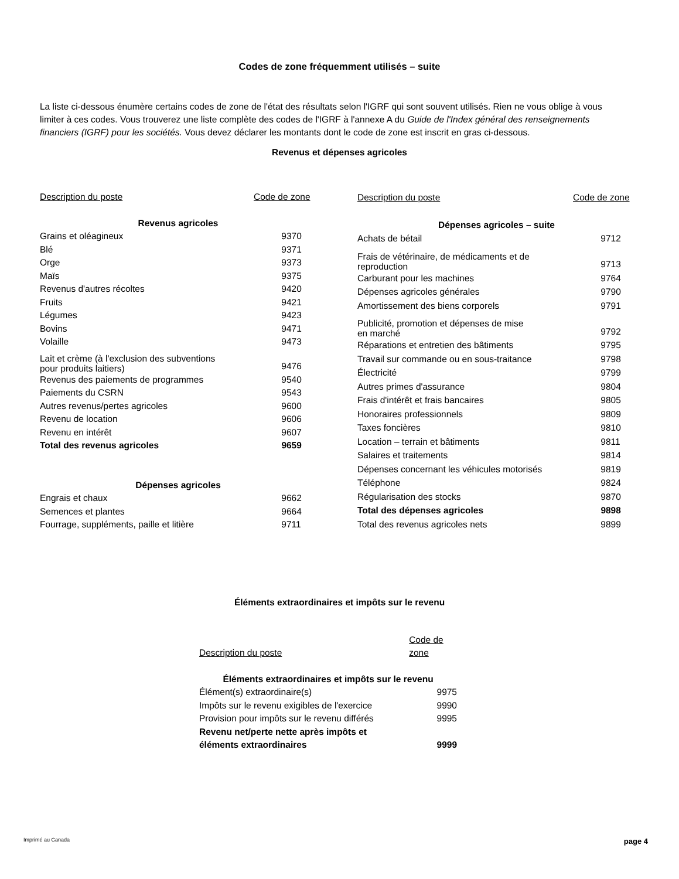Codes de zone fréquemment utilisés – suite
La liste ci-dessous énumère certains codes de zone de l'état des résultats selon l'IGRF qui sont souvent utilisés. Rien ne vous oblige à vous limiter à ces codes. Vous trouverez une liste complète des codes de l'IGRF à l'annexe A du Guide de l'Index général des renseignements financiers (IGRF) pour les sociétés. Vous devez déclarer les montants dont le code de zone est inscrit en gras ci-dessous.
Revenus et dépenses agricoles
| Description du poste | Code de zone |
| --- | --- |
| Revenus agricoles | |
| Grains et oléagineux | 9370 |
| Blé | 9371 |
| Orge | 9373 |
| Maïs | 9375 |
| Revenus d'autres récoltes | 9420 |
| Fruits | 9421 |
| Légumes | 9423 |
| Bovins | 9471 |
| Volaille | 9473 |
| Lait et crème (à l'exclusion des subventions pour produits laitiers) | 9476 |
| Revenus des paiements de programmes | 9540 |
| Paiements du CSRN | 9543 |
| Autres revenus/pertes agricoles | 9600 |
| Revenu de location | 9606 |
| Revenu en intérêt | 9607 |
| Total des revenus agricoles | 9659 |
| Dépenses agricoles | |
| Engrais et chaux | 9662 |
| Semences et plantes | 9664 |
| Fourrage, suppléments, paille et litière | 9711 |
| Description du poste | Code de zone |
| --- | --- |
| Dépenses agricoles – suite | |
| Achats de bétail | 9712 |
| Frais de vétérinaire, de médicaments et de reproduction | 9713 |
| Carburant pour les machines | 9764 |
| Dépenses agricoles générales | 9790 |
| Amortissement des biens corporels | 9791 |
| Publicité, promotion et dépenses de mise en marché | 9792 |
| Réparations et entretien des bâtiments | 9795 |
| Travail sur commande ou en sous-traitance | 9798 |
| Électricité | 9799 |
| Autres primes d'assurance | 9804 |
| Frais d'intérêt et frais bancaires | 9805 |
| Honoraires professionnels | 9809 |
| Taxes foncières | 9810 |
| Location – terrain et bâtiments | 9811 |
| Salaires et traitements | 9814 |
| Dépenses concernant les véhicules motorisés | 9819 |
| Téléphone | 9824 |
| Régularisation des stocks | 9870 |
| Total des dépenses agricoles | 9898 |
| Total des revenus agricoles nets | 9899 |
Éléments extraordinaires et impôts sur le revenu
| Description du poste | Code de zone |
| --- | --- |
| Éléments extraordinaires et impôts sur le revenu | |
| Élément(s) extraordinaire(s) | 9975 |
| Impôts sur le revenu exigibles de l'exercice | 9990 |
| Provision pour impôts sur le revenu différés | 9995 |
| Revenu net/perte nette après impôts et éléments extraordinaires | 9999 |
Imprimé au Canada page 4